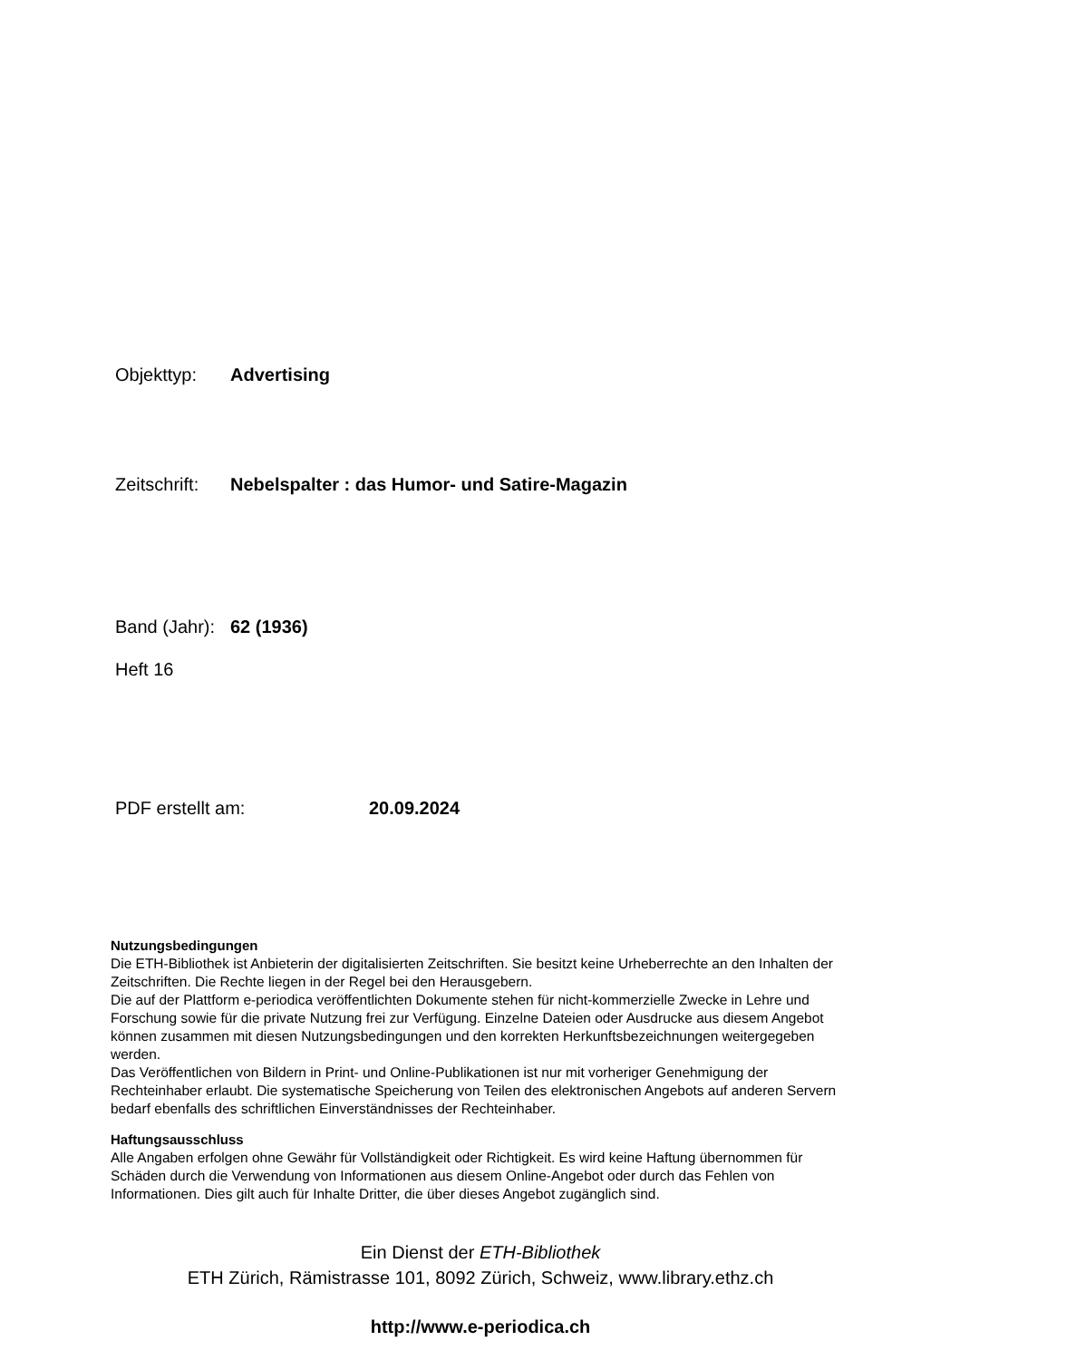Objekttyp: Advertising
Zeitschrift: Nebelspalter : das Humor- und Satire-Magazin
Band (Jahr): 62 (1936)
Heft 16
PDF erstellt am: 20.09.2024
Nutzungsbedingungen
Die ETH-Bibliothek ist Anbieterin der digitalisierten Zeitschriften. Sie besitzt keine Urheberrechte an den Inhalten der Zeitschriften. Die Rechte liegen in der Regel bei den Herausgebern.
Die auf der Plattform e-periodica veröffentlichten Dokumente stehen für nicht-kommerzielle Zwecke in Lehre und Forschung sowie für die private Nutzung frei zur Verfügung. Einzelne Dateien oder Ausdrucke aus diesem Angebot können zusammen mit diesen Nutzungsbedingungen und den korrekten Herkunftsbezeichnungen weitergegeben werden.
Das Veröffentlichen von Bildern in Print- und Online-Publikationen ist nur mit vorheriger Genehmigung der Rechteinhaber erlaubt. Die systematische Speicherung von Teilen des elektronischen Angebots auf anderen Servern bedarf ebenfalls des schriftlichen Einverständnisses der Rechteinhaber.
Haftungsausschluss
Alle Angaben erfolgen ohne Gewähr für Vollständigkeit oder Richtigkeit. Es wird keine Haftung übernommen für Schäden durch die Verwendung von Informationen aus diesem Online-Angebot oder durch das Fehlen von Informationen. Dies gilt auch für Inhalte Dritter, die über dieses Angebot zugänglich sind.
Ein Dienst der ETH-Bibliothek
ETH Zürich, Rämistrasse 101, 8092 Zürich, Schweiz, www.library.ethz.ch
http://www.e-periodica.ch